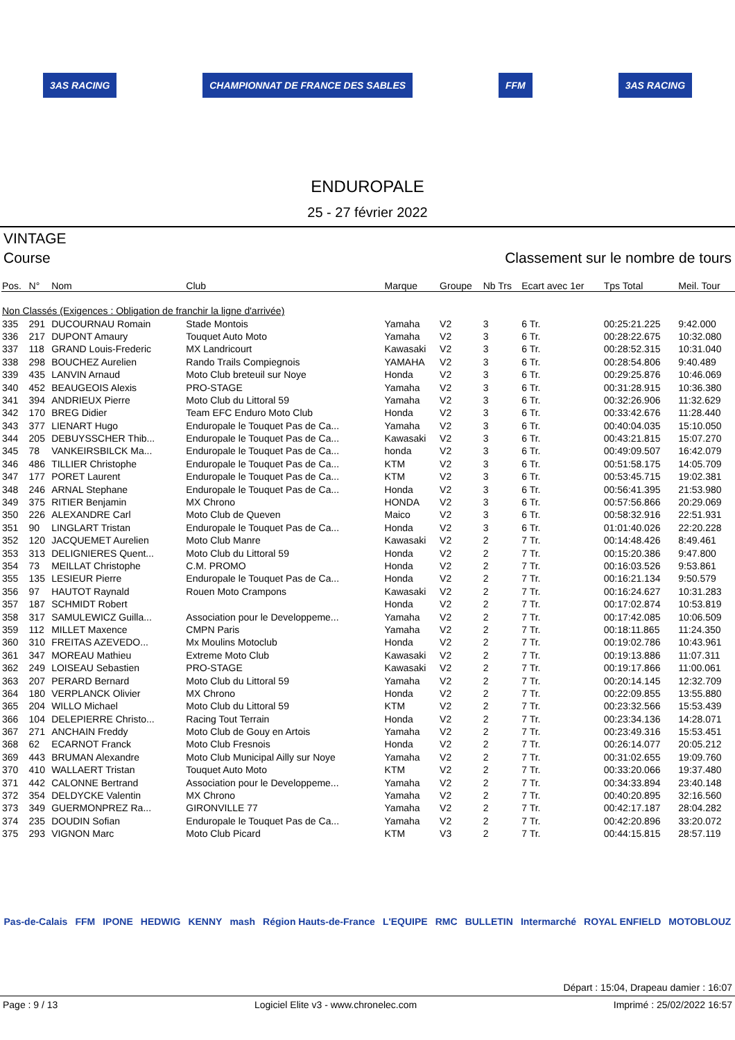3AS RACING CHAMPIONNAT DE FRANCE DES SABLES FFM 3AS RACING
ENDUROPALE
25 - 27 février 2022
VINTAGE
Course Classement sur le nombre de tours
| Pos. | N° | Nom | Club | Marque | Groupe | Nb Trs | Ecart avec 1er | Tps Total | Meil. Tour |
| --- | --- | --- | --- | --- | --- | --- | --- | --- | --- |
| Non Classés (Exigences : Obligation de franchir la ligne d'arrivée) | | | | | | | | | |
| 335 | 291 | DUCOURNAU Romain | Stade Montois | Yamaha | V2 | 3 | 6 Tr. | 00:25:21.225 | 9:42.000 |
| 336 | 217 | DUPONT Amaury | Touquet Auto Moto | Yamaha | V2 | 3 | 6 Tr. | 00:28:22.675 | 10:32.080 |
| 337 | 118 | GRAND Louis-Frederic | MX Landricourt | Kawasaki | V2 | 3 | 6 Tr. | 00:28:52.315 | 10:31.040 |
| 338 | 298 | BOUCHEZ Aurelien | Rando Trails Compiegnois | YAMAHA | V2 | 3 | 6 Tr. | 00:28:54.806 | 9:40.489 |
| 339 | 435 | LANVIN Arnaud | Moto Club breteuil sur Noye | Honda | V2 | 3 | 6 Tr. | 00:29:25.876 | 10:46.069 |
| 340 | 452 | BEAUGEOIS Alexis | PRO-STAGE | Yamaha | V2 | 3 | 6 Tr. | 00:31:28.915 | 10:36.380 |
| 341 | 394 | ANDRIEUX Pierre | Moto Club du Littoral 59 | Yamaha | V2 | 3 | 6 Tr. | 00:32:26.906 | 11:32.629 |
| 342 | 170 | BREG Didier | Team EFC Enduro Moto Club | Honda | V2 | 3 | 6 Tr. | 00:33:42.676 | 11:28.440 |
| 343 | 377 | LIENART Hugo | Enduropale le Touquet Pas de Ca... | Yamaha | V2 | 3 | 6 Tr. | 00:40:04.035 | 15:10.050 |
| 344 | 205 | DEBUYSSCHER Thib... | Enduropale le Touquet Pas de Ca... | Kawasaki | V2 | 3 | 6 Tr. | 00:43:21.815 | 15:07.270 |
| 345 | 78 | VANKEIRSBILCK Ma... | Enduropale le Touquet Pas de Ca... | honda | V2 | 3 | 6 Tr. | 00:49:09.507 | 16:42.079 |
| 346 | 486 | TILLIER Christophe | Enduropale le Touquet Pas de Ca... | KTM | V2 | 3 | 6 Tr. | 00:51:58.175 | 14:05.709 |
| 347 | 177 | PORET Laurent | Enduropale le Touquet Pas de Ca... | KTM | V2 | 3 | 6 Tr. | 00:53:45.715 | 19:02.381 |
| 348 | 246 | ARNAL Stephane | Enduropale le Touquet Pas de Ca... | Honda | V2 | 3 | 6 Tr. | 00:56:41.395 | 21:53.980 |
| 349 | 375 | RITIER Benjamin | MX Chrono | HONDA | V2 | 3 | 6 Tr. | 00:57:56.866 | 20:29.069 |
| 350 | 226 | ALEXANDRE Carl | Moto Club de Queven | Maico | V2 | 3 | 6 Tr. | 00:58:32.916 | 22:51.931 |
| 351 | 90 | LINGLART Tristan | Enduropale le Touquet Pas de Ca... | Honda | V2 | 3 | 6 Tr. | 01:01:40.026 | 22:20.228 |
| 352 | 120 | JACQUEMET Aurelien | Moto Club Manre | Kawasaki | V2 | 2 | 7 Tr. | 00:14:48.426 | 8:49.461 |
| 353 | 313 | DELIGNIERES Quent... | Moto Club du Littoral 59 | Honda | V2 | 2 | 7 Tr. | 00:15:20.386 | 9:47.800 |
| 354 | 73 | MEILLAT Christophe | C.M. PROMO | Honda | V2 | 2 | 7 Tr. | 00:16:03.526 | 9:53.861 |
| 355 | 135 | LESIEUR Pierre | Enduropale le Touquet Pas de Ca... | Honda | V2 | 2 | 7 Tr. | 00:16:21.134 | 9:50.579 |
| 356 | 97 | HAUTOT Raynald | Rouen Moto Crampons | Kawasaki | V2 | 2 | 7 Tr. | 00:16:24.627 | 10:31.283 |
| 357 | 187 | SCHMIDT Robert | | Honda | V2 | 2 | 7 Tr. | 00:17:02.874 | 10:53.819 |
| 358 | 317 | SAMULEWICZ Guilla... | Association pour le Developpeme... | Yamaha | V2 | 2 | 7 Tr. | 00:17:42.085 | 10:06.509 |
| 359 | 112 | MILLET Maxence | CMPN Paris | Yamaha | V2 | 2 | 7 Tr. | 00:18:11.865 | 11:24.350 |
| 360 | 310 | FREITAS AZEVEDO... | Mx Moulins Motoclub | Honda | V2 | 2 | 7 Tr. | 00:19:02.786 | 10:43.961 |
| 361 | 347 | MOREAU Mathieu | Extreme Moto Club | Kawasaki | V2 | 2 | 7 Tr. | 00:19:13.886 | 11:07.311 |
| 362 | 249 | LOISEAU Sebastien | PRO-STAGE | Kawasaki | V2 | 2 | 7 Tr. | 00:19:17.866 | 11:00.061 |
| 363 | 207 | PERARD Bernard | Moto Club du Littoral 59 | Yamaha | V2 | 2 | 7 Tr. | 00:20:14.145 | 12:32.709 |
| 364 | 180 | VERPLANCK Olivier | MX Chrono | Honda | V2 | 2 | 7 Tr. | 00:22:09.855 | 13:55.880 |
| 365 | 204 | WILLO Michael | Moto Club du Littoral 59 | KTM | V2 | 2 | 7 Tr. | 00:23:32.566 | 15:53.439 |
| 366 | 104 | DELEPIERRE Christo... | Racing Tout Terrain | Honda | V2 | 2 | 7 Tr. | 00:23:34.136 | 14:28.071 |
| 367 | 271 | ANCHAIN Freddy | Moto Club de Gouy en Artois | Yamaha | V2 | 2 | 7 Tr. | 00:23:49.316 | 15:53.451 |
| 368 | 62 | ECARNOT Franck | Moto Club Fresnois | Honda | V2 | 2 | 7 Tr. | 00:26:14.077 | 20:05.212 |
| 369 | 443 | BRUMAN Alexandre | Moto Club Municipal Ailly sur Noye | Yamaha | V2 | 2 | 7 Tr. | 00:31:02.655 | 19:09.760 |
| 370 | 410 | WALLAERT Tristan | Touquet Auto Moto | KTM | V2 | 2 | 7 Tr. | 00:33:20.066 | 19:37.480 |
| 371 | 442 | CALONNE Bertrand | Association pour le Developpeme... | Yamaha | V2 | 2 | 7 Tr. | 00:34:33.894 | 23:40.148 |
| 372 | 354 | DELDYCKE Valentin | MX Chrono | Yamaha | V2 | 2 | 7 Tr. | 00:40:20.895 | 32:16.560 |
| 373 | 349 | GUERMONPREZ Ra... | GIRONVILLE 77 | Yamaha | V2 | 2 | 7 Tr. | 00:42:17.187 | 28:04.282 |
| 374 | 235 | DOUDIN Sofian | Enduropale le Touquet Pas de Ca... | Yamaha | V2 | 2 | 7 Tr. | 00:42:20.896 | 33:20.072 |
| 375 | 293 | VIGNON Marc | Moto Club Picard | KTM | V3 | 2 | 7 Tr. | 00:44:15.815 | 28:57.119 |
Pas-de-Calais FFM IPONE HEDWIG KENNY mash Région Hauts-de-France L'EQUIPE RMC BULLETIN Intermarché ROYAL ENFIELD MOTOBLOUZ
Départ : 15:04, Drapeau damier : 16:07
Page : 9 / 13 Logiciel Elite v3 - www.chronelec.com Imprimé : 25/02/2022 16:57